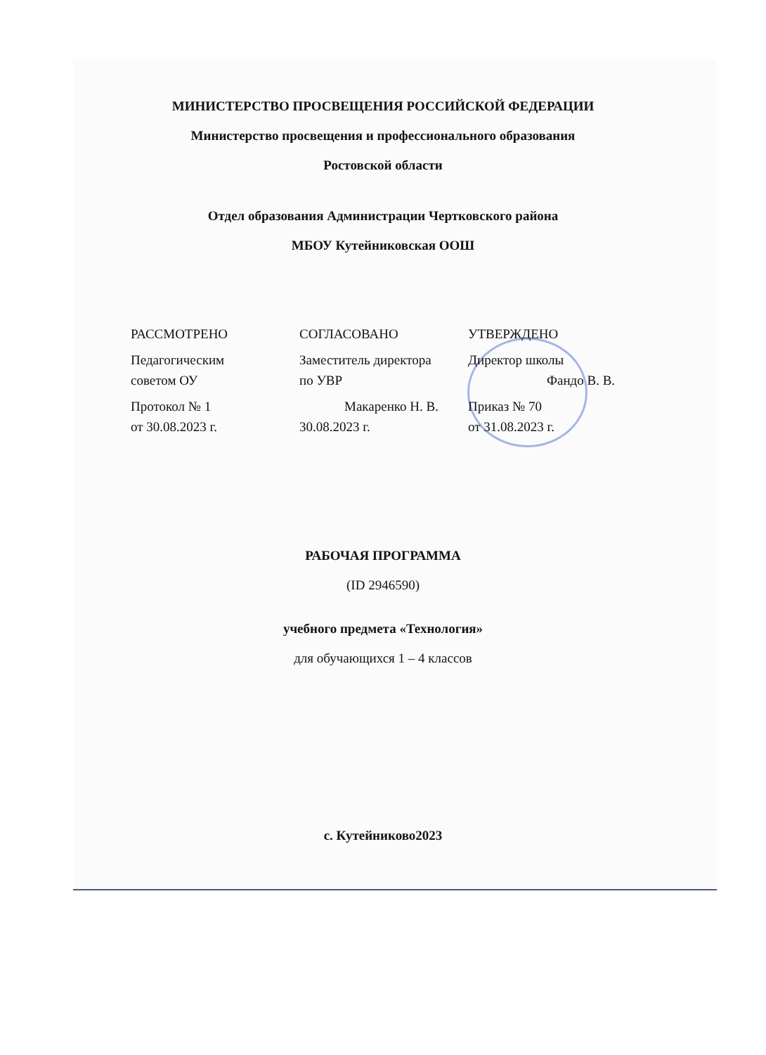МИНИСТЕРСТВО ПРОСВЕЩЕНИЯ РОССИЙСКОЙ ФЕДЕРАЦИИ
Министерство просвещения и профессионального образования
Ростовской области
Отдел образования Администрации Чертковского района
МБОУ Кутейниковская ООШ
РАССМОТРЕНО
Педагогическим
советом ОУ
Протокол № 1
от 30.08.2023 г.
СОГЛАСОВАНО
Заместитель директора
по УВР
Макаренко Н. В.
30.08.2023 г.
УТВЕРЖДЕНО
Директор школы
Фандо В. В.
Приказ № 70
от 31.08.2023 г.
РАБОЧАЯ ПРОГРАММА
(ID 2946590)
учебного предмета «Технология»
для обучающихся 1 – 4 классов
с. Кутейниково2023